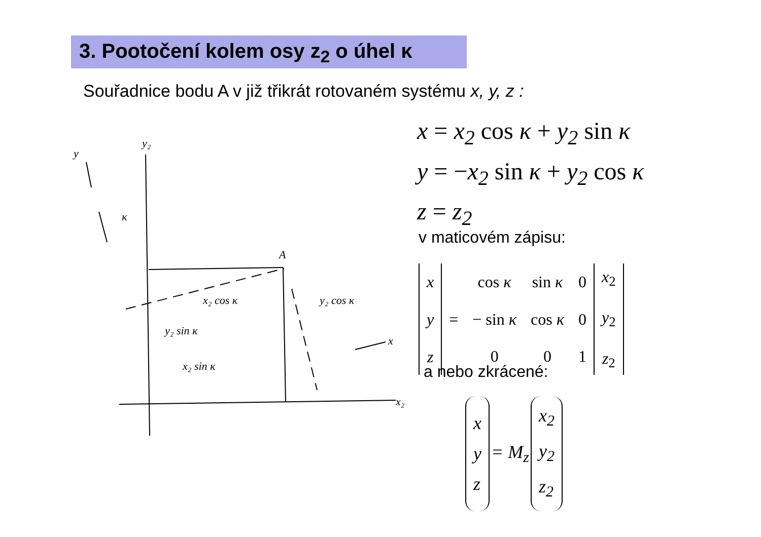3. Pootočení kolem osy z<sub>2</sub> o úhel κ
Souřadnice bodu A v již třikrát rotovaném systému x, y, z :
y₂
y
κ
A
x₂ cos κ
y₂ sin κ
x₂ sin κ
y₂ cos κ
x
x₂
x = x<sub>2</sub> cos κ + y<sub>2</sub> sin κ
y = −x<sub>2</sub> sin κ + y<sub>2</sub> cos κ
z = z<sub>2</sub>
v maticovém zápisu:
| x y z | = | cos κ | sin κ | 0 | x<sub>2</sub> y<sub>2</sub> z<sub>2</sub> |
| | | − sin κ | cos κ | 0 | |
| | | 0 | 0 | 1 | |
a nebo zkrácené:
| x y z | = M<sub>z</sub> | x<sub>2</sub> y<sub>2</sub> z<sub>2</sub> |